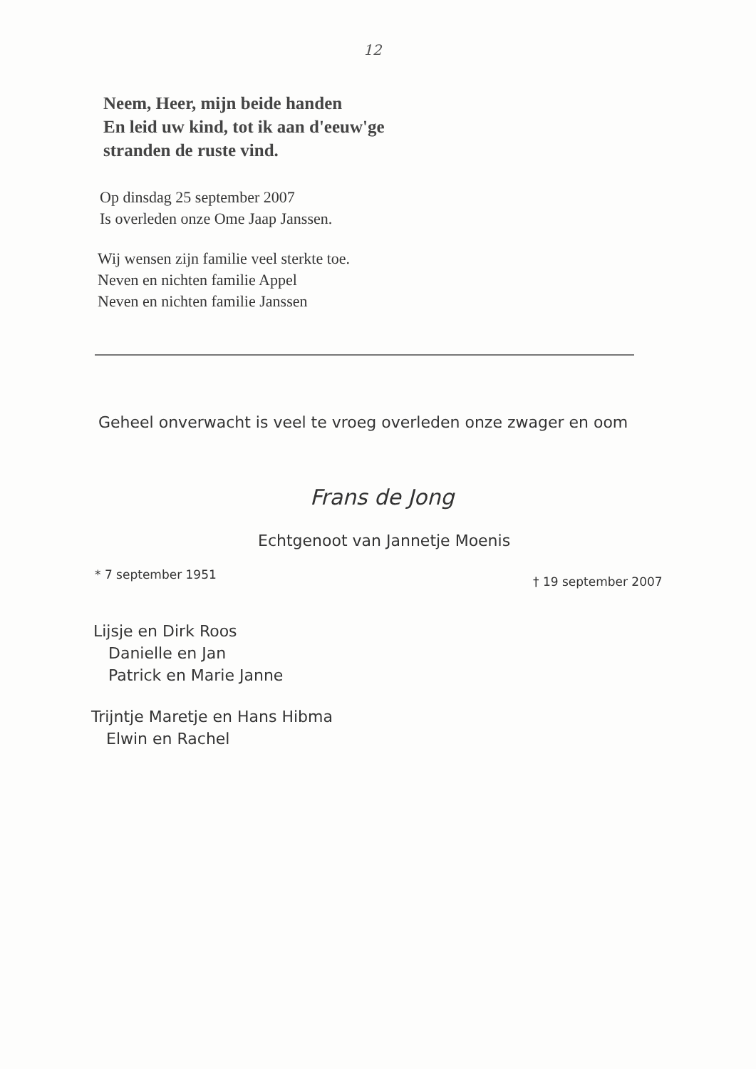12
Neem, Heer, mijn beide handen
En leid uw kind, tot ik aan d'eeuw'ge
stranden de ruste vind.
Op dinsdag 25 september 2007
Is overleden onze Ome Jaap Janssen.
Wij wensen zijn familie veel sterkte toe.
Neven en nichten familie Appel
Neven en nichten familie Janssen
Geheel onverwacht is veel te vroeg overleden onze zwager en oom
Frans de Jong
Echtgenoot van Jannetje Moenis
* 7 september 1951 † 19 september 2007
Lijsje en Dirk Roos
Danielle en Jan
Patrick en Marie Janne
Trijntje Maretje en Hans Hibma
Elwin en Rachel